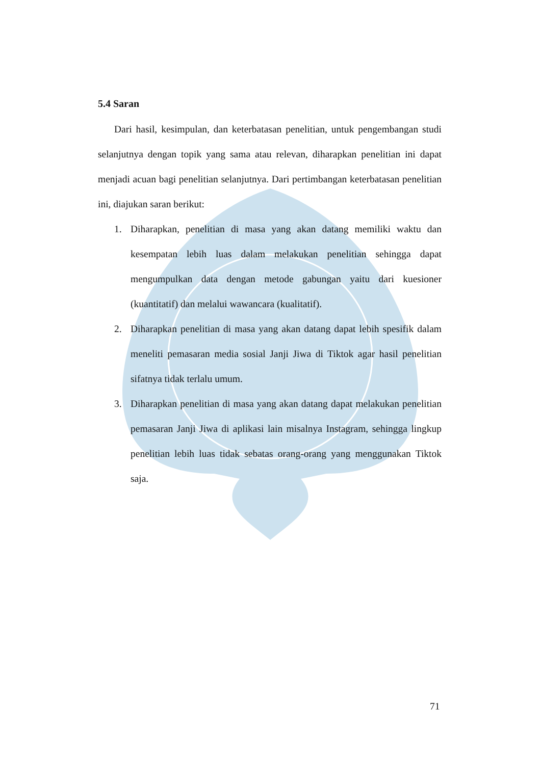5.4 Saran
Dari hasil, kesimpulan, dan keterbatasan penelitian, untuk pengembangan studi selanjutnya dengan topik yang sama atau relevan, diharapkan penelitian ini dapat menjadi acuan bagi penelitian selanjutnya. Dari pertimbangan keterbatasan penelitian ini, diajukan saran berikut:
1. Diharapkan, penelitian di masa yang akan datang memiliki waktu dan kesempatan lebih luas dalam melakukan penelitian sehingga dapat mengumpulkan data dengan metode gabungan yaitu dari kuesioner (kuantitatif) dan melalui wawancara (kualitatif).
2. Diharapkan penelitian di masa yang akan datang dapat lebih spesifik dalam meneliti pemasaran media sosial Janji Jiwa di Tiktok agar hasil penelitian sifatnya tidak terlalu umum.
3. Diharapkan penelitian di masa yang akan datang dapat melakukan penelitian pemasaran Janji Jiwa di aplikasi lain misalnya Instagram, sehingga lingkup penelitian lebih luas tidak sebatas orang-orang yang menggunakan Tiktok saja.
71